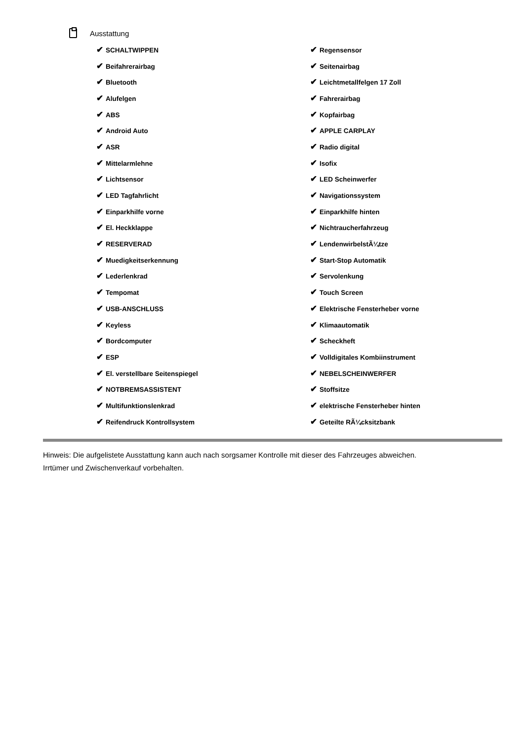Ausstattung
| ✔ SCHALTWIPPEN | ✔ Regensensor |
| ✔ Beifahrerairbag | ✔ Seitenairbag |
| ✔ Bluetooth | ✔ Leichtmetallfelgen 17 Zoll |
| ✔ Alufelgen | ✔ Fahrerairbag |
| ✔ ABS | ✔ Kopfairbag |
| ✔ Android Auto | ✔ APPLE CARPLAY |
| ✔ ASR | ✔ Radio digital |
| ✔ Mittelarmlehne | ✔ Isofix |
| ✔ Lichtsensor | ✔ LED Scheinwerfer |
| ✔ LED Tagfahrlicht | ✔ Navigationssystem |
| ✔ Einparkhilfe vorne | ✔ Einparkhilfe hinten |
| ✔ El. Heckklappe | ✔ Nichtraucherfahrzeug |
| ✔ RESERVERAD | ✔ LendenwirbelstÃ¼tze |
| ✔ Muedigkeitserkennung | ✔ Start-Stop Automatik |
| ✔ Lederlenkrad | ✔ Servolenkung |
| ✔ Tempomat | ✔ Touch Screen |
| ✔ USB-ANSCHLUSS | ✔ Elektrische Fensterheber vorne |
| ✔ Keyless | ✔ Klimaautomatik |
| ✔ Bordcomputer | ✔ Scheckheft |
| ✔ ESP | ✔ Volldigitales Kombiinstrument |
| ✔ El. verstellbare Seitenspiegel | ✔ NEBELSCHEINWERFER |
| ✔ NOTBREMSASSISTENT | ✔ Stoffsitze |
| ✔ Multifunktionslenkrad | ✔ elektrische Fensterheber hinten |
| ✔ Reifendruck Kontrollsystem | ✔ Geteilte RÃ¼cksitzbank |
Hinweis: Die aufgelistete Ausstattung kann auch nach sorgsamer Kontrolle mit dieser des Fahrzeuges abweichen. Irrtümer und Zwischenverkauf vorbehalten.